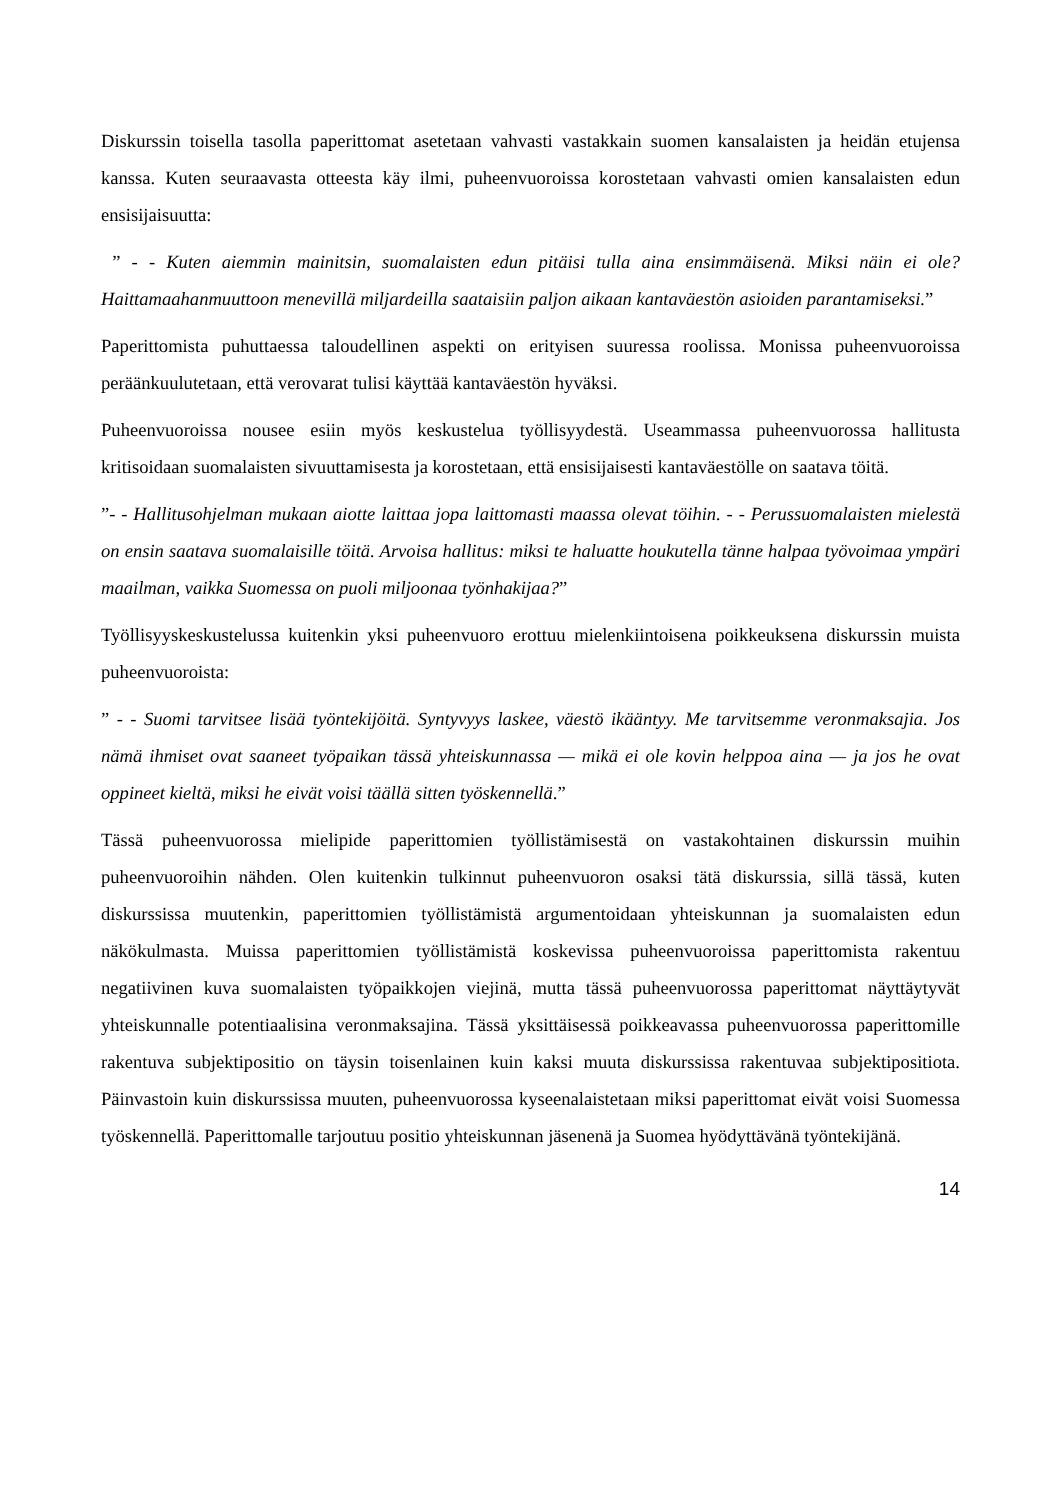Diskurssin toisella tasolla paperittomat asetetaan vahvasti vastakkain suomen kansalaisten ja heidän etujensa kanssa. Kuten seuraavasta otteesta käy ilmi, puheenvuoroissa korostetaan vahvasti omien kansalaisten edun ensisijaisuutta:
” - - Kuten aiemmin mainitsin, suomalaisten edun pitäisi tulla aina ensimmäisenä. Miksi näin ei ole? Haittamaahanmuuttoon menevillä miljardeilla saataisiin paljon aikaan kantaväestön asioiden parantamiseksi.”
Paperittomista puhuttaessa taloudellinen aspekti on erityisen suuressa roolissa. Monissa puheenvuoroissa peräänkuulutetaan, että verovarat tulisi käyttää kantaväestön hyväksi.
Puheenvuoroissa nousee esiin myös keskustelua työllisyydestä. Useammassa puheenvuorossa hallitusta kritisoidaan suomalaisten sivuuttamisesta ja korostetaan, että ensisijaisesti kantaväestölle on saatava töitä.
”- - Hallitusohjelman mukaan aiotte laittaa jopa laittomasti maassa olevat töihin. - - Perussuomalaisten mielestä on ensin saatava suomalaisille töitä. Arvoisa hallitus: miksi te haluatte houkutella tänne halpaa työvoimaa ympäri maailman, vaikka Suomessa on puoli miljoonaa työnhakijaa?”
Työllisyyskeskustelussa kuitenkin yksi puheenvuoro erottuu mielenkiintoisena poikkeuksena diskurssin muista puheenvuoroista:
” - - Suomi tarvitsee lisää työntekijöitä. Syntyvyys laskee, väestö ikääntyy. Me tarvitsemme veronmaksajia. Jos nämä ihmiset ovat saaneet työpaikan tässä yhteiskunnassa — mikä ei ole kovin helppoa aina — ja jos he ovat oppineet kieltä, miksi he eivät voisi täällä sitten työskennellä.”
Tässä puheenvuorossa mielipide paperittomien työllistämisestä on vastakohtainen diskurssin muihin puheenvuoroihin nähden. Olen kuitenkin tulkinnut puheenvuoron osaksi tätä diskurssia, sillä tässä, kuten diskurssissa muutenkin, paperittomien työllistämistä argumentoidaan yhteiskunnan ja suomalaisten edun näkökulmasta. Muissa paperittomien työllistämistä koskevissa puheenvuoroissa paperittomista rakentuu negatiivinen kuva suomalaisten työpaikkojen viejinä, mutta tässä puheenvuorossa paperittomat näyttäytyvät yhteiskunnalle potentiaalisina veronmaksajina. Tässä yksittäisessä poikkeavassa puheenvuorossa paperittomille rakentuva subjektipositio on täysin toisenlainen kuin kaksi muuta diskurssissa rakentuvaa subjektipositiota. Päinvastoin kuin diskurssissa muuten, puheenvuorossa kyseenalaistetaan miksi paperittomat eivät voisi Suomessa työskennellä. Paperittomalle tarjoutuu positio yhteiskunnan jäsenenä ja Suomea hyödyttävänä työntekijänä.
14